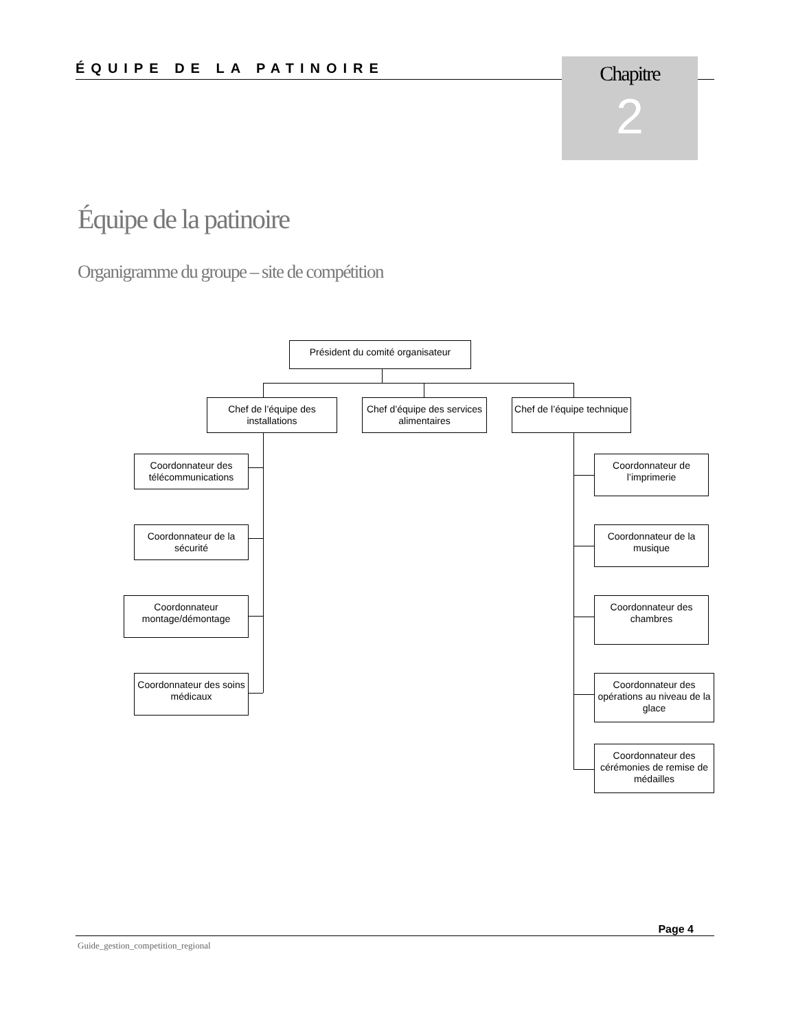ÉQUIPE DE LA PATINOIRE
Chapitre
2
Équipe de la patinoire
Organigramme du groupe – site de compétition
Président du comité organisateur
Chef de l’équipe des installations
Chef d’équipe des services alimentaires
Chef de l’équipe technique
Coordonnateur des télécommunications
Coordonnateur de la sécurité
Coordonnateur montage/démontage
Coordonnateur des soins médicaux
Coordonnateur de l’imprimerie
Coordonnateur de la musique
Coordonnateur des chambres
Coordonnateur des opérations au niveau de la glace
Coordonnateur des cérémonies de remise de médailles
Page 4
Guide_gestion_competition_regional